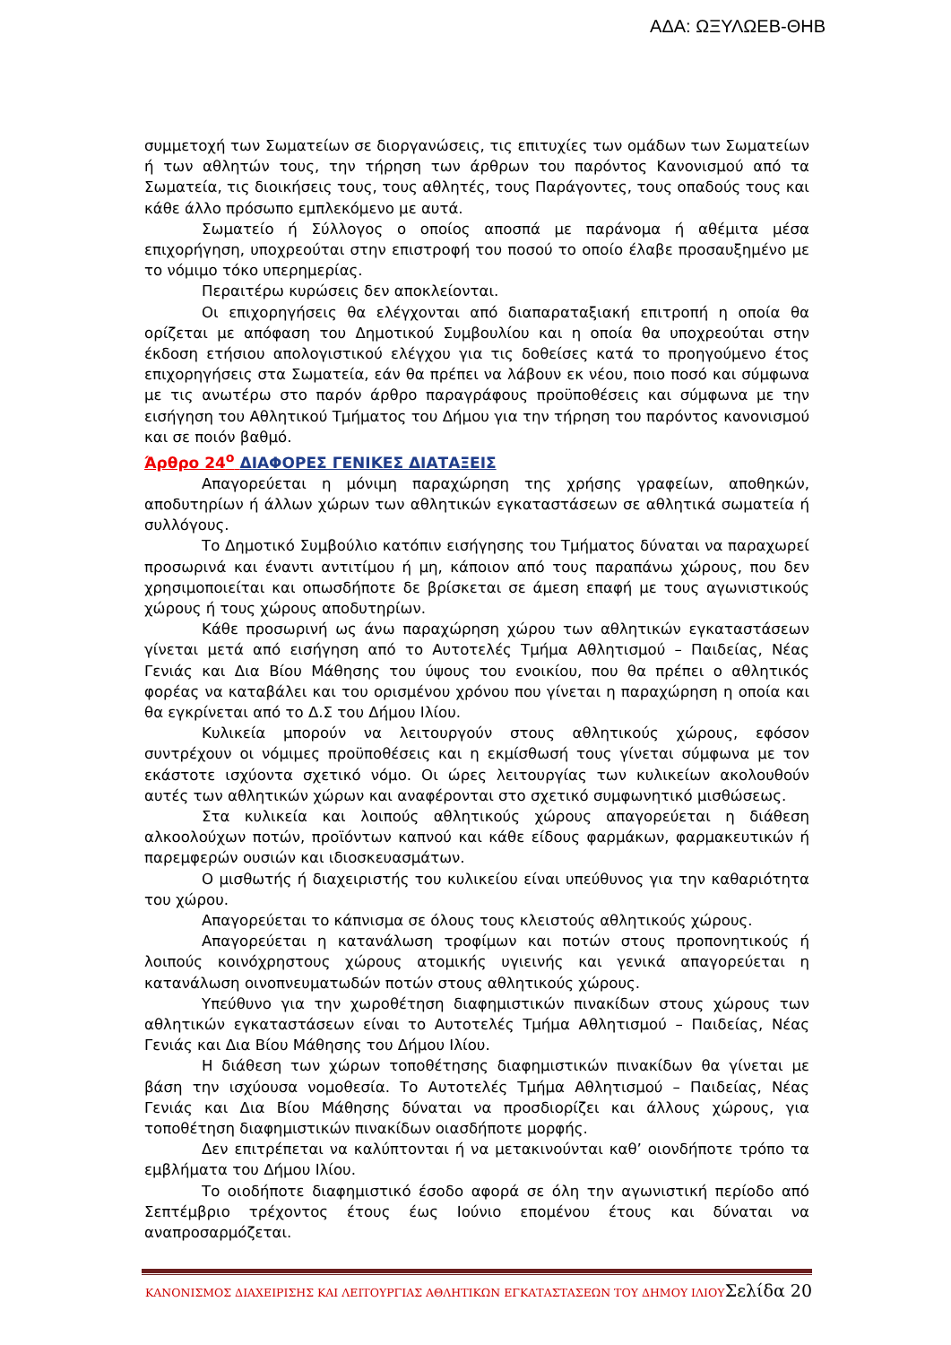ΑΔΑ: ΩΞΥΛΩΕΒ-ΘΗΒ
συμμετοχή των Σωματείων σε διοργανώσεις, τις επιτυχίες των ομάδων των Σωματείων ή των αθλητών τους, την τήρηση των άρθρων του παρόντος Κανονισμού από τα Σωματεία, τις διοικήσεις τους, τους αθλητές, τους Παράγοντες, τους οπαδούς τους και κάθε άλλο πρόσωπο εμπλεκόμενο με αυτά.
Σωματείο ή Σύλλογος ο οποίος αποσπά με παράνομα ή αθέμιτα μέσα επιχορήγηση, υποχρεούται στην επιστροφή του ποσού το οποίο έλαβε προσαυξημένο με το νόμιμο τόκο υπερημερίας.
Περαιτέρω κυρώσεις δεν αποκλείονται.
Οι επιχορηγήσεις θα ελέγχονται από διαπαραταξιακή επιτροπή η οποία θα ορίζεται με απόφαση του Δημοτικού Συμβουλίου και η οποία θα υποχρεούται στην έκδοση ετήσιου απολογιστικού ελέγχου για τις δοθείσες κατά το προηγούμενο έτος επιχορηγήσεις στα Σωματεία, εάν θα πρέπει να λάβουν εκ νέου, ποιο ποσό και σύμφωνα με τις ανωτέρω στο παρόν άρθρο παραγράφους προϋποθέσεις και σύμφωνα με την εισήγηση του Αθλητικού Τμήματος του Δήμου για την τήρηση του παρόντος κανονισμού και σε ποιόν βαθμό.
Άρθρο 24<sup>ο</sup> ΔΙΑΦΟΡΕΣ ΓΕΝΙΚΕΣ ΔΙΑΤΑΞΕΙΣ
Απαγορεύεται η μόνιμη παραχώρηση της χρήσης γραφείων, αποθηκών, αποδυτηρίων ή άλλων χώρων των αθλητικών εγκαταστάσεων σε αθλητικά σωματεία ή συλλόγους.
Το Δημοτικό Συμβούλιο κατόπιν εισήγησης του Τμήματος δύναται να παραχωρεί προσωρινά και έναντι αντιτίμου ή μη, κάποιον από τους παραπάνω χώρους, που δεν χρησιμοποιείται και οπωσδήποτε δε βρίσκεται σε άμεση επαφή με τους αγωνιστικούς χώρους ή τους χώρους αποδυτηρίων.
Κάθε προσωρινή ως άνω παραχώρηση χώρου των αθλητικών εγκαταστάσεων γίνεται μετά από εισήγηση από το Αυτοτελές Τμήμα Αθλητισμού – Παιδείας, Νέας Γενιάς και Δια Βίου Μάθησης του ύψους του ενοικίου, που θα πρέπει ο αθλητικός φορέας να καταβάλει και του ορισμένου χρόνου που γίνεται η παραχώρηση η οποία και θα εγκρίνεται από το Δ.Σ του Δήμου Ιλίου.
Κυλικεία μπορούν να λειτουργούν στους αθλητικούς χώρους, εφόσον συντρέχουν οι νόμιμες προϋποθέσεις και η εκμίσθωσή τους γίνεται σύμφωνα με τον εκάστοτε ισχύοντα σχετικό νόμο. Οι ώρες λειτουργίας των κυλικείων ακολουθούν αυτές των αθλητικών χώρων και αναφέρονται στο σχετικό συμφωνητικό μισθώσεως.
Στα κυλικεία και λοιπούς αθλητικούς χώρους απαγορεύεται η διάθεση αλκοολούχων ποτών, προϊόντων καπνού και κάθε είδους φαρμάκων, φαρμακευτικών ή παρεμφερών ουσιών και ιδιοσκευασμάτων.
Ο μισθωτής ή διαχειριστής του κυλικείου είναι υπεύθυνος για την καθαριότητα του χώρου.
Απαγορεύεται το κάπνισμα σε όλους τους κλειστούς αθλητικούς χώρους.
Απαγορεύεται η κατανάλωση τροφίμων και ποτών στους προπονητικούς ή λοιπούς κοινόχρηστους χώρους ατομικής υγιεινής και γενικά απαγορεύεται η κατανάλωση οινοπνευματωδών ποτών στους αθλητικούς χώρους.
Υπεύθυνο για την χωροθέτηση διαφημιστικών πινακίδων στους χώρους των αθλητικών εγκαταστάσεων είναι το Αυτοτελές Τμήμα Αθλητισμού – Παιδείας, Νέας Γενιάς και Δια Βίου Μάθησης του Δήμου Ιλίου.
Η διάθεση των χώρων τοποθέτησης διαφημιστικών πινακίδων θα γίνεται με βάση την ισχύουσα νομοθεσία. Το Αυτοτελές Τμήμα Αθλητισμού – Παιδείας, Νέας Γενιάς και Δια Βίου Μάθησης δύναται να προσδιορίζει και άλλους χώρους, για τοποθέτηση διαφημιστικών πινακίδων οιασδήποτε μορφής.
Δεν επιτρέπεται να καλύπτονται ή να μετακινούνται καθ’ οιονδήποτε τρόπο τα εμβλήματα του Δήμου Ιλίου.
Το οιοδήποτε διαφημιστικό έσοδο αφορά σε όλη την αγωνιστική περίοδο από Σεπτέμβριο τρέχοντος έτους έως Ιούνιο επομένου έτους και δύναται να αναπροσαρμόζεται.
ΚΑΝΟΝΙΣΜΟΣ ΔΙΑΧΕΙΡΙΣΗΣ ΚΑΙ ΛΕΙΤΟΥΡΓΙΑΣ ΑΘΛΗΤΙΚΩΝ ΕΓΚΑΤΑΣΤΑΣΕΩΝ ΤΟΥ ΔΗΜΟΥ ΙΛΙΟΥ Σελίδα 20